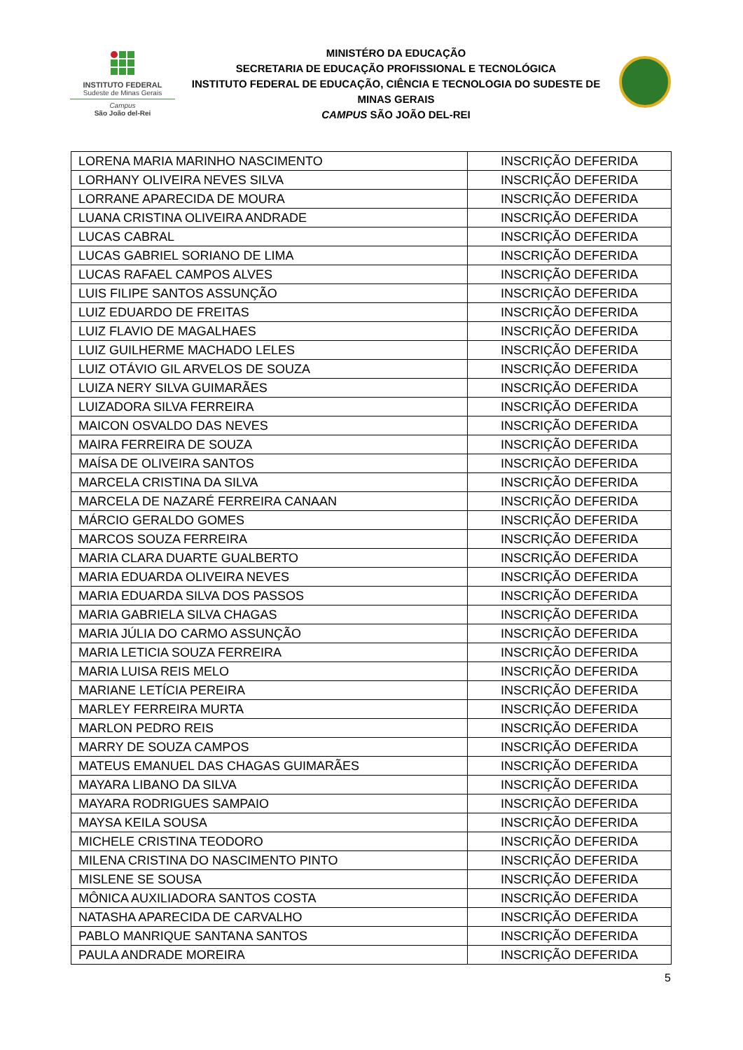INSTITUTO FEDERAL
Sudeste de Minas Gerais
Campus
São João del-Rei
MINISTÉRO DA EDUCAÇÃO
SECRETARIA DE EDUCAÇÃO PROFISSIONAL E TECNOLÓGICA
INSTITUTO FEDERAL DE EDUCAÇÃO, CIÊNCIA E TECNOLOGIA DO SUDESTE DE MINAS GERAIS
CAMPUS SÃO JOÃO DEL-REI
| LORENA MARIA MARINHO NASCIMENTO | INSCRIÇÃO DEFERIDA |
| LORHANY OLIVEIRA NEVES SILVA | INSCRIÇÃO DEFERIDA |
| LORRANE APARECIDA DE MOURA | INSCRIÇÃO DEFERIDA |
| LUANA CRISTINA OLIVEIRA ANDRADE | INSCRIÇÃO DEFERIDA |
| LUCAS CABRAL | INSCRIÇÃO DEFERIDA |
| LUCAS GABRIEL SORIANO DE LIMA | INSCRIÇÃO DEFERIDA |
| LUCAS RAFAEL CAMPOS ALVES | INSCRIÇÃO DEFERIDA |
| LUIS FILIPE SANTOS ASSUNÇÃO | INSCRIÇÃO DEFERIDA |
| LUIZ EDUARDO DE FREITAS | INSCRIÇÃO DEFERIDA |
| LUIZ FLAVIO DE MAGALHAES | INSCRIÇÃO DEFERIDA |
| LUIZ GUILHERME MACHADO LELES | INSCRIÇÃO DEFERIDA |
| LUIZ OTÁVIO GIL ARVELOS DE SOUZA | INSCRIÇÃO DEFERIDA |
| LUIZA NERY SILVA GUIMARÃES | INSCRIÇÃO DEFERIDA |
| LUIZADORA SILVA FERREIRA | INSCRIÇÃO DEFERIDA |
| MAICON OSVALDO DAS NEVES | INSCRIÇÃO DEFERIDA |
| MAIRA FERREIRA DE SOUZA | INSCRIÇÃO DEFERIDA |
| MAÍSA DE OLIVEIRA SANTOS | INSCRIÇÃO DEFERIDA |
| MARCELA CRISTINA DA SILVA | INSCRIÇÃO DEFERIDA |
| MARCELA DE NAZARÉ FERREIRA CANAAN | INSCRIÇÃO DEFERIDA |
| MÁRCIO GERALDO GOMES | INSCRIÇÃO DEFERIDA |
| MARCOS SOUZA FERREIRA | INSCRIÇÃO DEFERIDA |
| MARIA CLARA DUARTE GUALBERTO | INSCRIÇÃO DEFERIDA |
| MARIA EDUARDA OLIVEIRA NEVES | INSCRIÇÃO DEFERIDA |
| MARIA EDUARDA SILVA DOS PASSOS | INSCRIÇÃO DEFERIDA |
| MARIA GABRIELA SILVA CHAGAS | INSCRIÇÃO DEFERIDA |
| MARIA JÚLIA DO CARMO ASSUNÇÃO | INSCRIÇÃO DEFERIDA |
| MARIA LETICIA SOUZA FERREIRA | INSCRIÇÃO DEFERIDA |
| MARIA LUISA REIS MELO | INSCRIÇÃO DEFERIDA |
| MARIANE LETÍCIA PEREIRA | INSCRIÇÃO DEFERIDA |
| MARLEY FERREIRA MURTA | INSCRIÇÃO DEFERIDA |
| MARLON PEDRO REIS | INSCRIÇÃO DEFERIDA |
| MARRY DE SOUZA CAMPOS | INSCRIÇÃO DEFERIDA |
| MATEUS EMANUEL DAS CHAGAS GUIMARÃES | INSCRIÇÃO DEFERIDA |
| MAYARA LIBANO DA SILVA | INSCRIÇÃO DEFERIDA |
| MAYARA RODRIGUES SAMPAIO | INSCRIÇÃO DEFERIDA |
| MAYSA KEILA SOUSA | INSCRIÇÃO DEFERIDA |
| MICHELE CRISTINA TEODORO | INSCRIÇÃO DEFERIDA |
| MILENA CRISTINA DO NASCIMENTO PINTO | INSCRIÇÃO DEFERIDA |
| MISLENE SE SOUSA | INSCRIÇÃO DEFERIDA |
| MÔNICA AUXILIADORA SANTOS COSTA | INSCRIÇÃO DEFERIDA |
| NATASHA APARECIDA DE CARVALHO | INSCRIÇÃO DEFERIDA |
| PABLO MANRIQUE SANTANA SANTOS | INSCRIÇÃO DEFERIDA |
| PAULA ANDRADE MOREIRA | INSCRIÇÃO DEFERIDA |
5